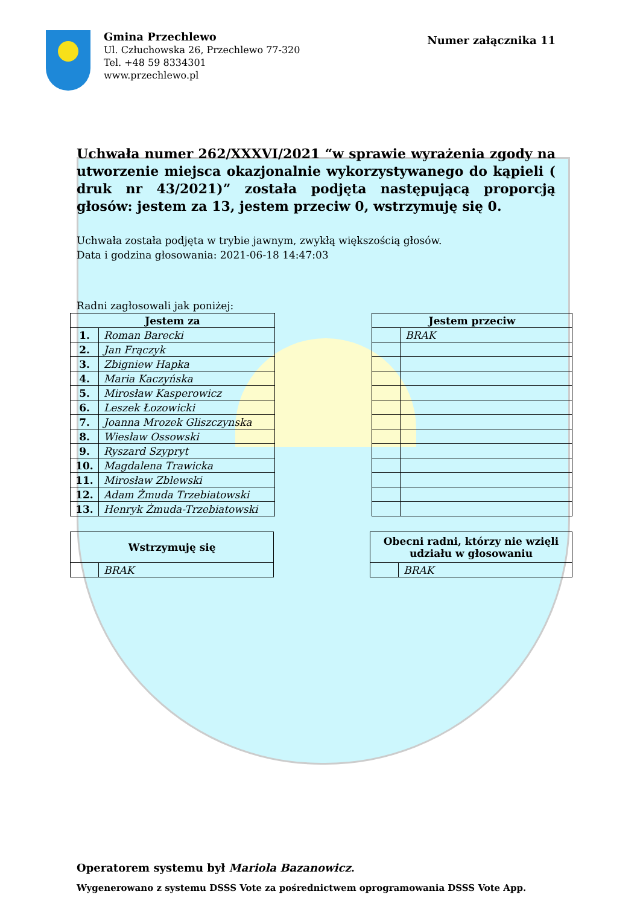Gmina Przechlewo
Ul. Człuchowska 26, Przechlewo 77-320
Tel. +48 59 8334301
www.przechlewo.pl
Numer załącznika 11
Uchwała numer 262/XXXVI/2021 “w sprawie wyrażenia zgody na utworzenie miejsca okazjonalnie wykorzystywanego do kąpieli ( druk nr 43/2021)” została podjęta następującą proporcją głosów: jestem za 13, jestem przeciw 0, wstrzymuję się 0.
Uchwała została podjęta w trybie jawnym, zwykłą większością głosów.
Data i godzina głosowania: 2021-06-18 14:47:03
Radni zagłosowali jak poniżej:
| Jestem za | |
| --- | --- |
| 1. | Roman Barecki |
| 2. | Jan Frączyk |
| 3. | Zbigniew Hapka |
| 4. | Maria Kaczyńska |
| 5. | Mirosław Kasperowicz |
| 6. | Leszek Łozowicki |
| 7. | Joanna Mrozek Gliszczynska |
| 8. | Wiesław Ossowski |
| 9. | Ryszard Szypryt |
| 10. | Magdalena Trawicka |
| 11. | Mirosław Zblewski |
| 12. | Adam Żmuda Trzebiatowski |
| 13. | Henryk Żmuda-Trzebiatowski |
| Jestem przeciw | |
| --- | --- |
| | BRAK |
| Wstrzymuję się | |
| --- | --- |
| | BRAK |
| Obecni radni, którzy nie wzięli udziału w głosowaniu | |
| --- | --- |
| | BRAK |
Operatorem systemu był Mariola Bazanowicz.
Wygenerowano z systemu DSSS Vote za pośrednictwem oprogramowania DSSS Vote App.